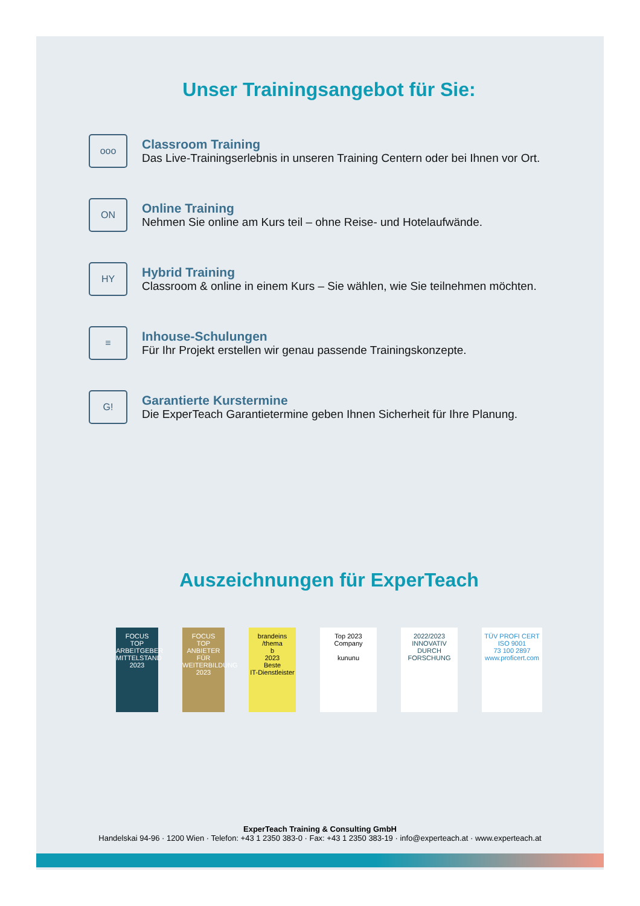Unser Trainingsangebot für Sie:
ooo
Classroom Training
Das Live-Trainingserlebnis in unseren Training Centern oder bei Ihnen vor Ort.
ON
Online Training
Nehmen Sie online am Kurs teil – ohne Reise- und Hotelaufwände.
HY
Hybrid Training
Classroom & online in einem Kurs – Sie wählen, wie Sie teilnehmen möchten.
≡
Inhouse-Schulungen
Für Ihr Projekt erstellen wir genau passende Trainingskonzepte.
G!
Garantierte Kurstermine
Die ExperTeach Garantietermine geben Ihnen Sicherheit für Ihre Planung.
Auszeichnungen für ExperTeach
FOCUS
TOP
ARBEITGEBER MITTELSTAND
2023
FOCUS
TOP
ANBIETER FÜR WEITERBILDUNG
2023
brandeins /thema
b
2023
Beste
IT-Dienstleister
Top 2023 Company
kununu
2022/2023
INNOVATIV DURCH FORSCHUNG
TÜV PROFI CERT
ISO 9001
73 100 2897
www.proficert.com
ExperTeach Training & Consulting GmbH
Handelskai 94-96 · 1200 Wien · Telefon: +43 1 2350 383-0 · Fax: +43 1 2350 383-19 · info@experteach.at · www.experteach.at